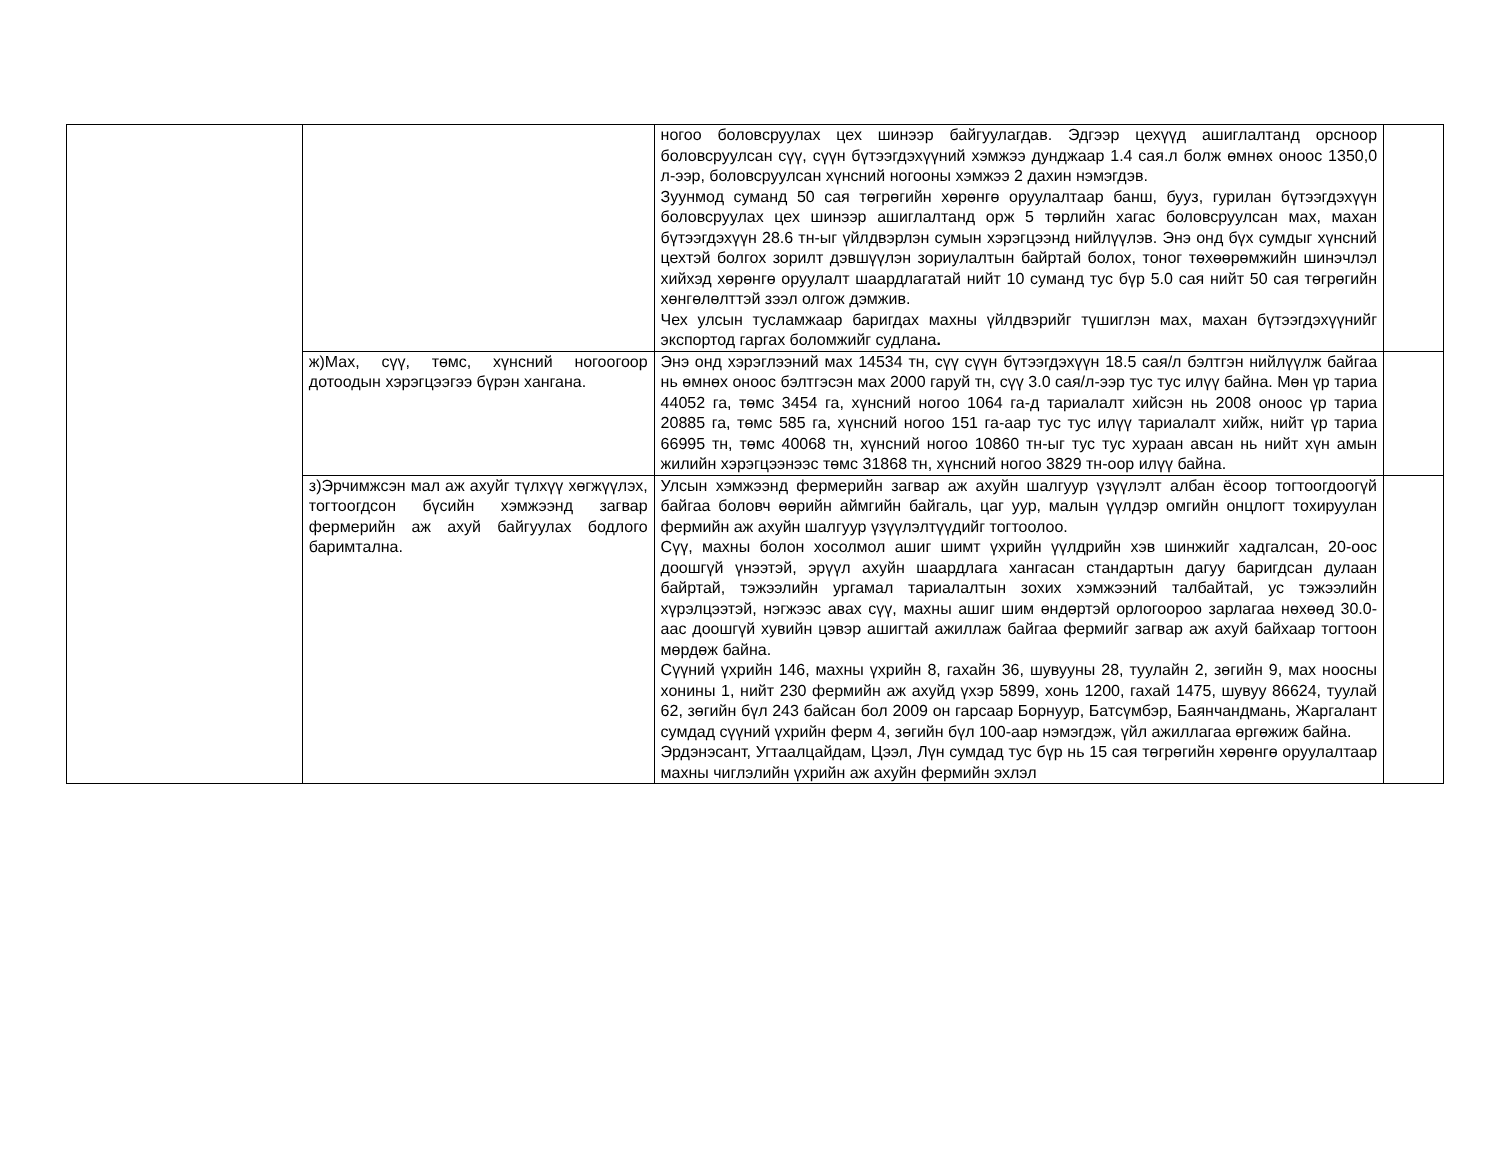| | | ногоо боловсруулах цех шинээр байгуулагдав. Эдгээр цехүүд ашиглалтанд орсноор боловсруулсан сүү, сүүн бүтээгдэхүүний хэмжээ дунджаар 1.4 сая.л болж өмнөх оноос 1350,0 л-ээр, боловсруулсан хүнсний ногооны хэмжээ 2 дахин нэмэгдэв. Зуунмод суманд 50 сая төгрөгийн хөрөнгө оруулалтаар банш, бууз, гурилан бүтээгдэхүүн боловсруулах цех шинээр ашиглалтанд орж 5 төрлийн хагас боловсруулсан мах, махан бүтээгдэхүүн 28.6 тн-ыг үйлдвэрлэн сумын хэрэгцээнд нийлүүлэв. Энэ онд бүх сумдыг хүнсний цехтэй болгох зорилт дэвшүүлэн зориулалтын байртай болох, тоног төхөөрөмжийн шинэчлэл хийхэд хөрөнгө оруулалт шаардлагатай нийт 10 суманд тус бүр 5.0 сая нийт 50 сая төгрөгийн хөнгөлөлттэй зээл олгож дэмжив. Чех улсын тусламжаар баригдах махны үйлдвэрийг түшиглэн мах, махан бүтээгдэхүүнийг экспортод гаргах боломжийг судлана . | |
| | ж)Мах, сүү, төмс, хүнсний ногоогоор дотоодын хэрэгцээгээ бүрэн хангана. | Энэ онд хэрэглээний мах 14534 тн, сүү сүүн бүтээгдэхүүн 18.5 сая/л бэлтгэн нийлүүлж байгаа нь өмнөх оноос бэлтгэсэн мах 2000 гаруй тн, сүү 3.0 сая/л-ээр тус тус илүү байна. Мөн үр тариа 44052 га, төмс 3454 га, хүнсний ногоо 1064 га-д тариалалт хийсэн нь 2008 оноос үр тариа 20885 га, төмс 585 га, хүнсний ногоо 151 га-аар тус тус илүү тариалалт хийж, нийт үр тариа 66995 тн, төмс 40068 тн, хүнсний ногоо 10860 тн-ыг тус тус хураан авсан нь нийт хүн амын жилийн хэрэгцээнээс төмс 31868 тн, хүнсний ногоо 3829 тн-оор илүү байна. | |
| | з)Эрчимжсэн мал аж ахуйг түлхүү хөгжүүлэх, тогтоогдсон бүсийн хэмжээнд загвар фермерийн аж ахуй байгуулах бодлого баримтална. | Улсын хэмжээнд фермерийн загвар аж ахуйн шалгуур үзүүлэлт албан ёсоор тогтоогдоогүй байгаа боловч өөрийн аймгийн байгаль, цаг уур, малын үүлдэр омгийн онцлогт тохируулан фермийн аж ахуйн шалгуур үзүүлэлтүүдийг тогтоолоо. Сүү, махны болон хосолмол ашиг шимт үхрийн үүлдрийн хэв шинжийг хадгалсан, 20-оос доошгүй үнээтэй, эрүүл ахуйн шаардлага хангасан стандартын дагуу баригдсан дулаан байртай, тэжээлийн ургамал тариалалтын зохих хэмжээний талбайтай, ус тэжээлийн хүрэлцээтэй, нэгжээс авах сүү, махны ашиг шим өндөртэй орлогоороо зарлагаа нөхөөд 30.0-аас доошгүй хувийн цэвэр ашигтай ажиллаж байгаа фермийг загвар аж ахуй байхаар тогтоон мөрдөж байна. Сүүний үхрийн 146, махны үхрийн 8, гахайн 36, шувууны 28, туулайн 2, зөгийн 9, мах ноосны хонины 1, нийт 230 фермийн аж ахуйд үхэр 5899, хонь 1200, гахай 1475, шувуу 86624, туулай 62, зөгийн бүл 243 байсан бол 2009 он гарсаар Борнуур, Батсүмбэр, Баянчандмань, Жаргалант сумдад сүүний үхрийн ферм 4, зөгийн бүл 100-аар нэмэгдэж, үйл ажиллагаа өргөжиж байна. Эрдэнэсант, Угтаалцайдам, Цээл, Лүн сумдад тус бүр нь 15 сая төгрөгийн хөрөнгө оруулалтаар махны чиглэлийн үхрийн аж ахуйн фермийн эхлэл | |